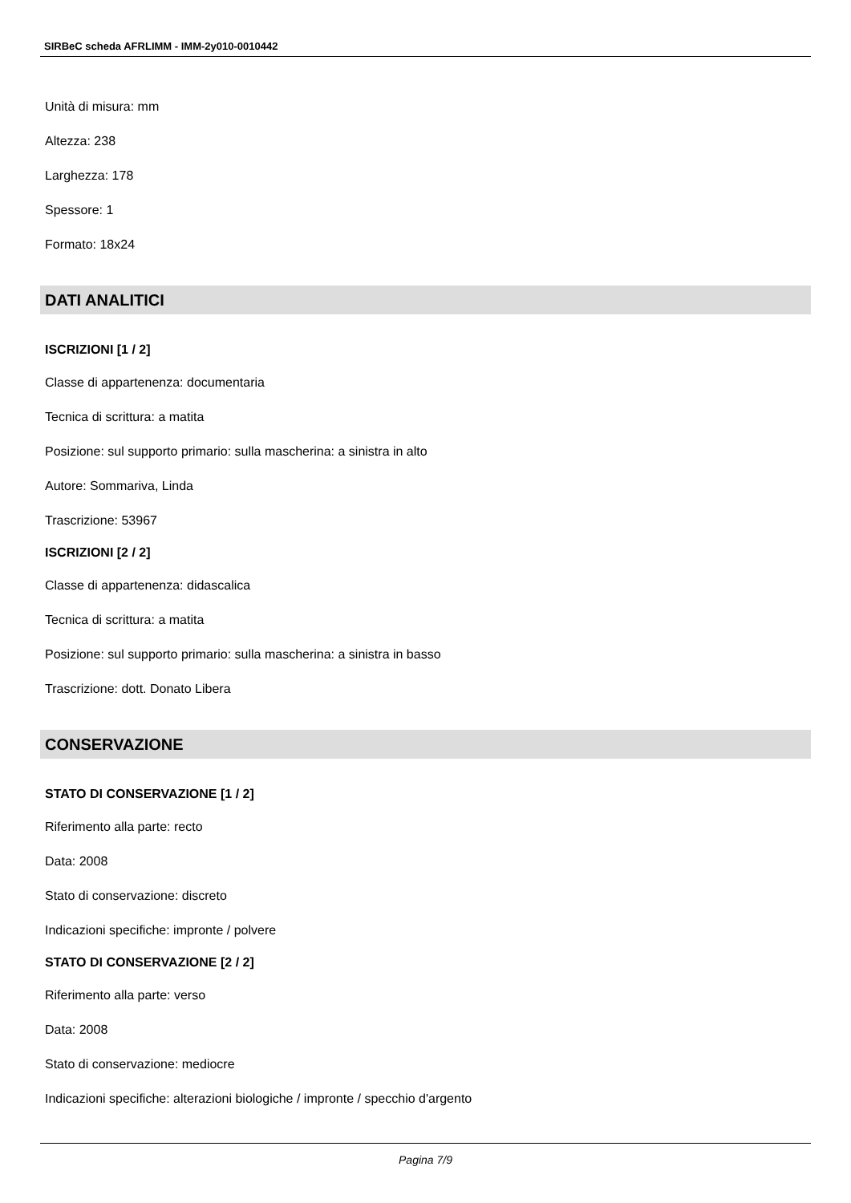SIRBeC scheda AFRLIMM - IMM-2y010-0010442
Unità di misura: mm
Altezza: 238
Larghezza: 178
Spessore: 1
Formato: 18x24
DATI ANALITICI
ISCRIZIONI [1 / 2]
Classe di appartenenza: documentaria
Tecnica di scrittura: a matita
Posizione: sul supporto primario: sulla mascherina: a sinistra in alto
Autore: Sommariva, Linda
Trascrizione: 53967
ISCRIZIONI [2 / 2]
Classe di appartenenza: didascalica
Tecnica di scrittura: a matita
Posizione: sul supporto primario: sulla mascherina: a sinistra in basso
Trascrizione: dott. Donato Libera
CONSERVAZIONE
STATO DI CONSERVAZIONE [1 / 2]
Riferimento alla parte: recto
Data: 2008
Stato di conservazione: discreto
Indicazioni specifiche: impronte / polvere
STATO DI CONSERVAZIONE [2 / 2]
Riferimento alla parte: verso
Data: 2008
Stato di conservazione: mediocre
Indicazioni specifiche: alterazioni biologiche / impronte / specchio d'argento
Pagina 7/9